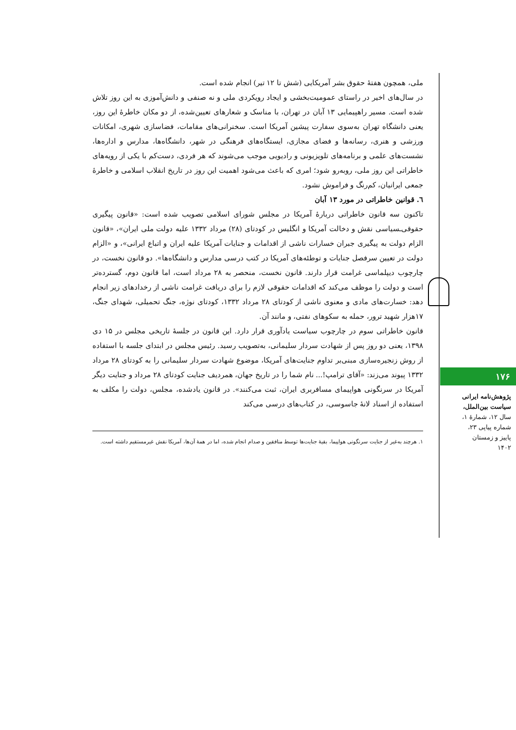ملی، همچون هفتهٔ حقوق بشر آمریکایی (شش تا ۱۲ تیر) انجام شده است.
در سال‌های اخیر در راستای عمومیت‌بخشی و ایجاد رویکردی ملی و نه صنفی و دانش‌آموزی به این روز تلاش شده است. مسیر راهپیمایی ۱۳ آبان در تهران، با مناسک و شعارهای تعیین‌شده، از دو مکان خاطرهٔ این روز، یعنی دانشگاه تهران به‌سوی سفارت پیشین آمریکا است. سخنرانی‌های مقامات، فضاسازی شهری، امکانات ورزشی و هنری، رسانه‌ها و فضای مجازی، ایستگاه‌های فرهنگی در شهر، دانشگاه‌ها، مدارس و اداره‌ها، نشست‌های علمی و برنامه‌های تلویزیونی و رادیویی موجب می‌شوند که هر فردی، دست‌کم با یکی از رویه‌های خاطراتی این روز ملی، روبه‌رو شود؛ امری که باعث می‌شود اهمیت این روز در تاریخ انقلاب اسلامی و خاطرهٔ جمعی ایرانیان، کم‌رنگ و فراموش نشود.
٦. قوانین خاطراتی در مورد ۱۳ آبان
تاکنون سه قانون خاطراتی دربارهٔ آمریکا در مجلس شورای اسلامی تصویب شده است: «قانون پیگیری حقوقی‌ـسیاسی نقش و دخالت آمریکا و انگلیس در کودتای (۲۸) مرداد ۱۳۳۲ علیه دولت ملی ایران»، «قانون الزام دولت به پیگیری جبران خسارات ناشی از اقدامات و جنایات آمریکا علیه ایران و اتباع ایرانی»، و «الزام دولت در تعیین سرفصل جنایات و توطئه‌های آمریکا در کتب درسی مدارس و دانشگاه‌ها». دو قانون نخست، در چارچوب دیپلماسی غرامت قرار دارند. قانون نخست، منحصر به ۲۸ مرداد است، اما قانون دوم، گسترده‌تر است و دولت را موظف می‌کند که اقدامات حقوقی لازم را برای دریافت غرامت ناشی از رخدادهای زیر انجام دهد: خسارت‌های مادی و معنوی ناشی از کودتای ۲۸ مرداد ۱۳۳۲، کودتای نوژه، جنگ تحمیلی، شهدای جنگ، ۱۷هزار شهید ترور، حمله به سکوهای نفتی، و مانند آن.
قانون خاطراتی سوم در چارچوب سیاست یادآوری قرار دارد. این قانون در جلسهٔ تاریخی مجلس در ۱۵ دی ۱۳۹۸، یعنی دو روز پس از شهادت سردار سلیمانی، به‌تصویب رسید. رئیس مجلس در ابتدای جلسه با استفاده از روش زنجیره‌سازی مبنی‌بر تداوم جنایت‌های آمریکا، موضوع شهادت سردار سلیمانی را به کودتای ۲۸ مرداد ۱۳۳۲ پیوند می‌زند: «آقای ترامپ!... نام شما را در تاریخ جهان، همردیف جنایت کودتای ۲۸ مرداد و جنایت دیگر آمریکا در سرنگونی هواپیمای مسافربری ایران، ثبت می‌کنند». در قانون یادشده، مجلس، دولت را مکلف به استفاده از اسناد لانهٔ جاسوسی، در کتاب‌های درسی می‌کند
۱. هرچند به‌غیر از جنایت سرنگونی هواپیما، بقیهٔ جنایت‌ها توسط منافقین و صدام انجام شده، اما در همهٔ آن‌ها، آمریکا نقش غیرمستقیم داشته است.
۱۷۶
پژوهش‌نامه ایرانی سیاست بین‌الملل،
سال ۱۲، شمارهٔ ۱، شماره پیاپی ۲۳، پاییز و زمستان ۱۴۰۲